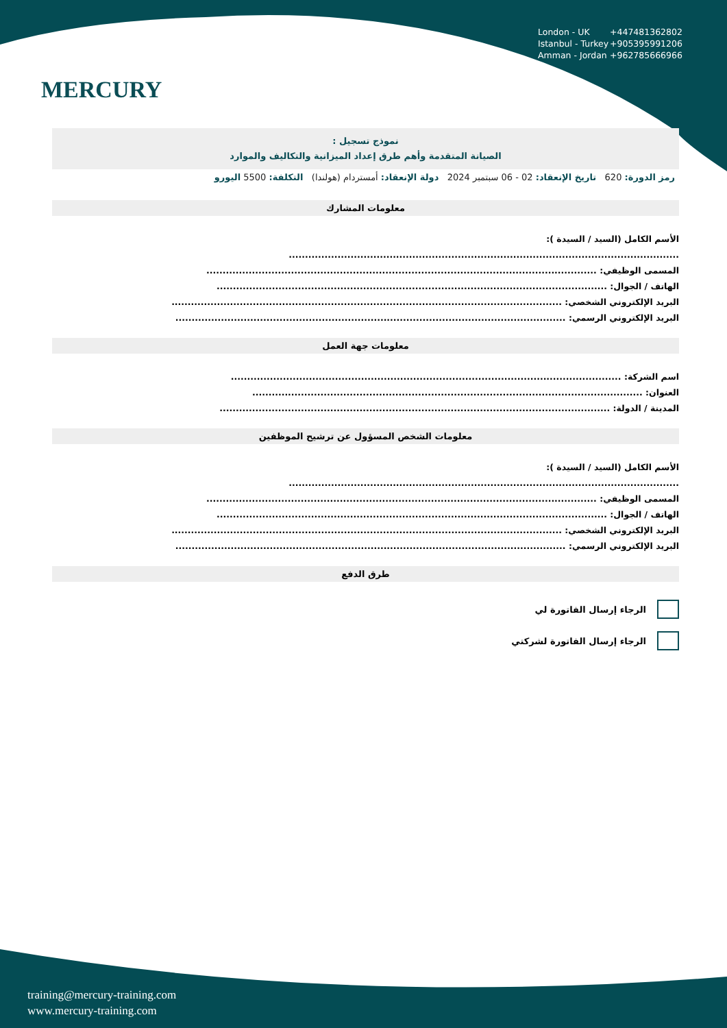MERCURY
London - UK +447481362802
Istanbul - Turkey +905395991206
Amman - Jordan +962785666966
نموذج تسجيل :
الصيانة المتقدمة وأهم طرق إعداد الميزانية والتكاليف والموارد
رمز الدورة: 620 تاريخ الإنعقاد: 02 - 06 سبتمبر 2024 دولة الإنعقاد: أمستردام (هولندا) التكلفة: 5500 اليورو
معلومات المشارك
الأسم الكامل (السيد / السيدة ):
........................................................................................................................
المسمى الوظيفي: ........................................................................................................................
الهاتف / الجوال: ........................................................................................................................
البريد الإلكتروني الشخصي: ........................................................................................................................
البريد الإلكتروني الرسمي: ........................................................................................................................
معلومات جهة العمل
اسم الشركة: ........................................................................................................................
العنوان: ........................................................................................................................
المدينة / الدولة: ........................................................................................................................
معلومات الشخص المسؤول عن ترشيح الموظفين
الأسم الكامل (السيد / السيدة ):
........................................................................................................................
المسمى الوظيفي: ........................................................................................................................
الهاتف / الجوال: ........................................................................................................................
البريد الإلكتروني الشخصي: ........................................................................................................................
البريد الإلكتروني الرسمي: ........................................................................................................................
طرق الدفع
الرجاء إرسال الفاتورة لي
الرجاء إرسال الفاتورة لشركتي
training@mercury-training.com
www.mercury-training.com